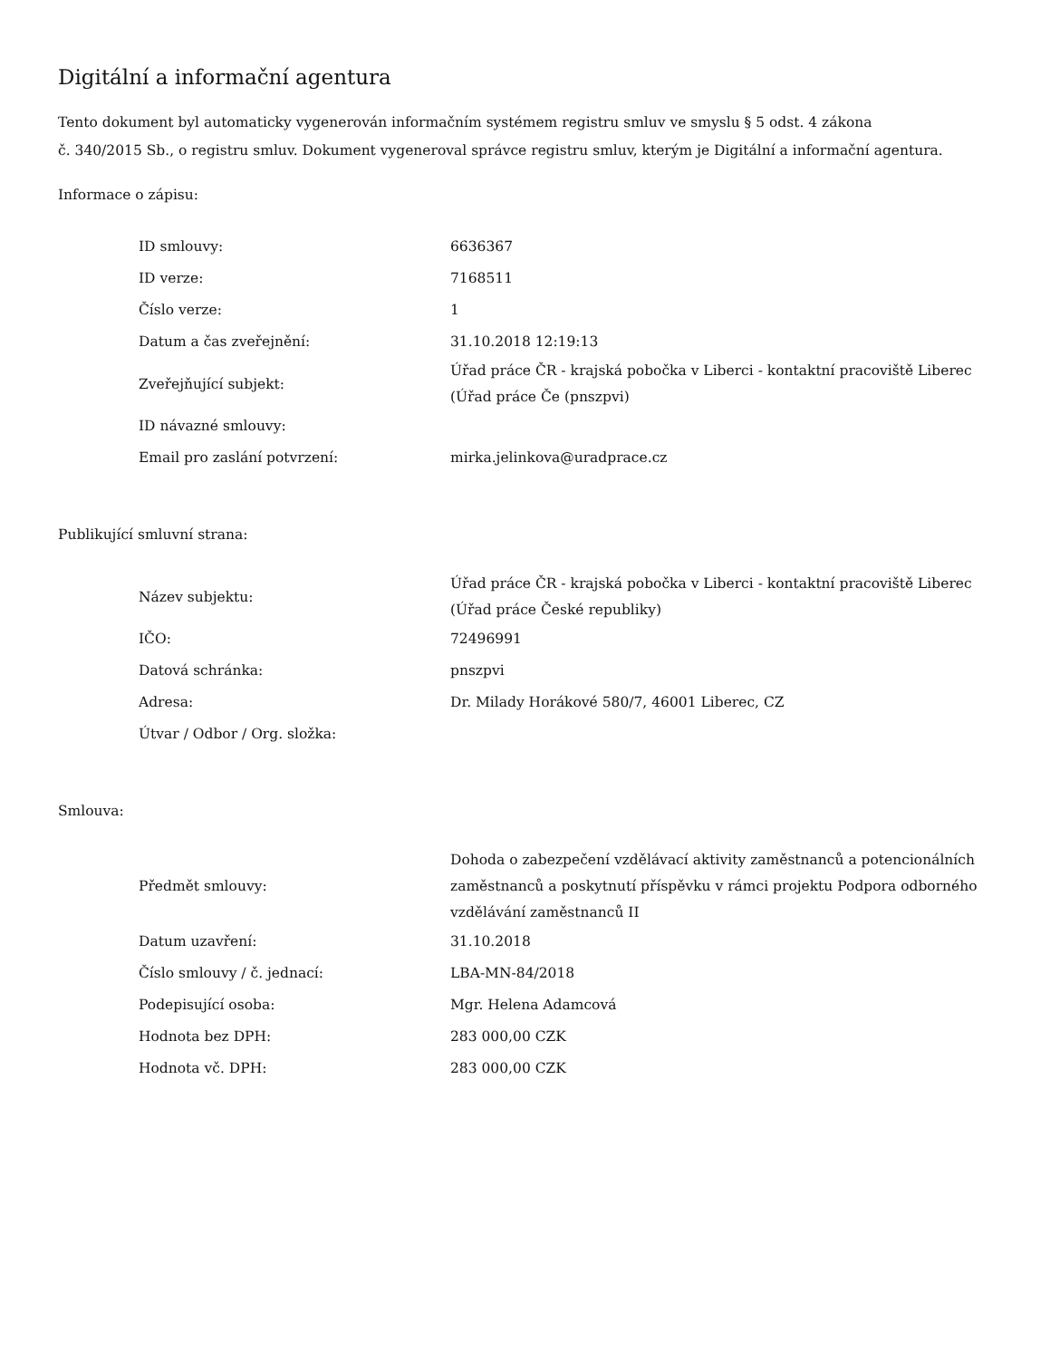Digitální a informační agentura
Tento dokument byl automaticky vygenerován informačním systémem registru smluv ve smyslu § 5 odst. 4 zákona
č. 340/2015 Sb., o registru smluv. Dokument vygeneroval správce registru smluv, kterým je Digitální a informační agentura.
Informace o zápisu:
| ID smlouvy: | 6636367 |
| ID verze: | 7168511 |
| Číslo verze: | 1 |
| Datum a čas zveřejnění: | 31.10.2018 12:19:13 |
| Zveřejňující subjekt: | Úřad práce ČR - krajská pobočka v Liberci - kontaktní pracoviště Liberec (Úřad práce Če (pnszpvi) |
| ID návazné smlouvy: | |
| Email pro zaslání potvrzení: | mirka.jelinkova@uradprace.cz |
Publikující smluvní strana:
| Název subjektu: | Úřad práce ČR - krajská pobočka v Liberci - kontaktní pracoviště Liberec (Úřad práce České republiky) |
| IČO: | 72496991 |
| Datová schránka: | pnszpvi |
| Adresa: | Dr. Milady Horákové 580/7, 46001 Liberec, CZ |
| Útvar / Odbor / Org. složka: | |
Smlouva:
| Předmět smlouvy: | Dohoda o zabezpečení vzdělávací aktivity zaměstnanců a potencionálních zaměstnanců a poskytnutí příspěvku v rámci projektu Podpora odborného vzdělávání zaměstnanců II |
| Datum uzavření: | 31.10.2018 |
| Číslo smlouvy / č. jednací: | LBA-MN-84/2018 |
| Podepisující osoba: | Mgr. Helena Adamcová |
| Hodnota bez DPH: | 283 000,00 CZK |
| Hodnota vč. DPH: | 283 000,00 CZK |